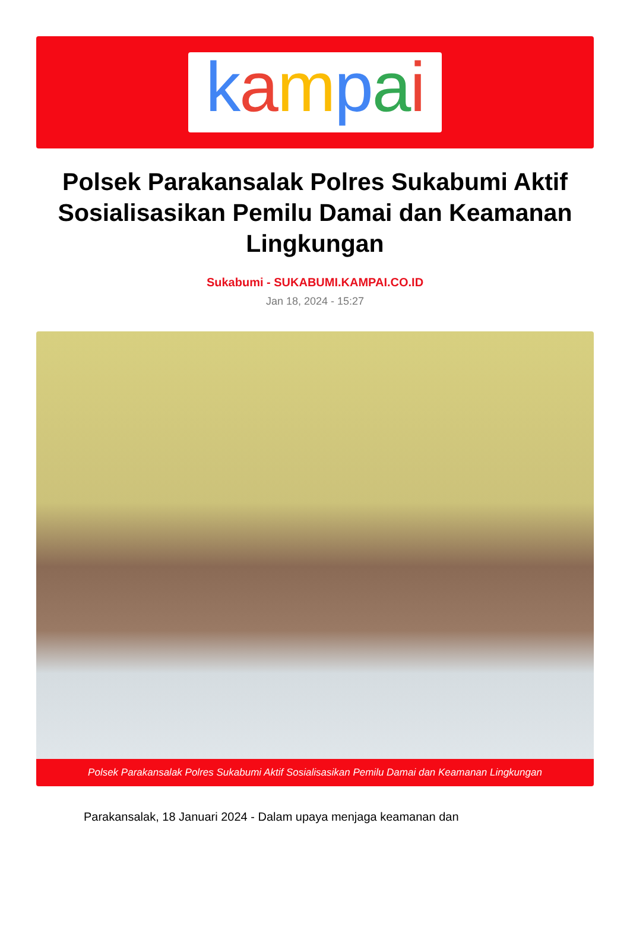kampai
Polsek Parakansalak Polres Sukabumi Aktif Sosialisasikan Pemilu Damai dan Keamanan Lingkungan
Sukabumi - SUKABUMI.KAMPAI.CO.ID
Jan 18, 2024 - 15:27
Polsek Parakansalak Polres Sukabumi Aktif Sosialisasikan Pemilu Damai dan Keamanan Lingkungan
Parakansalak, 18 Januari 2024 - Dalam upaya menjaga keamanan dan